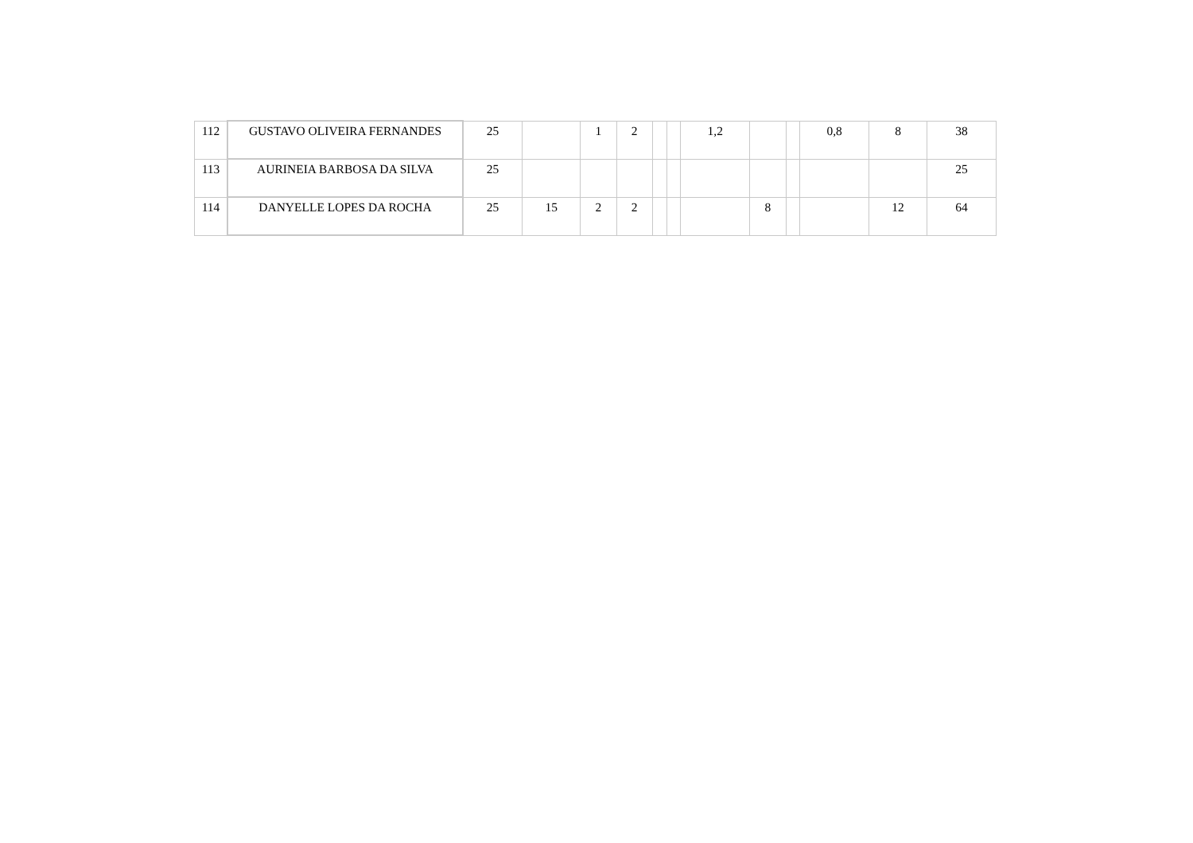| 112 | GUSTAVO OLIVEIRA FERNANDES | 25 | | 1 | 2 | | | 1,2 | | | 0,8 | 8 | 38 |
| 113 | AURINEIA BARBOSA DA SILVA | 25 | | | | | | | | | | | 25 |
| 114 | DANYELLE LOPES DA ROCHA | 25 | 15 | 2 | 2 | | | | 8 | | | 12 | 64 |